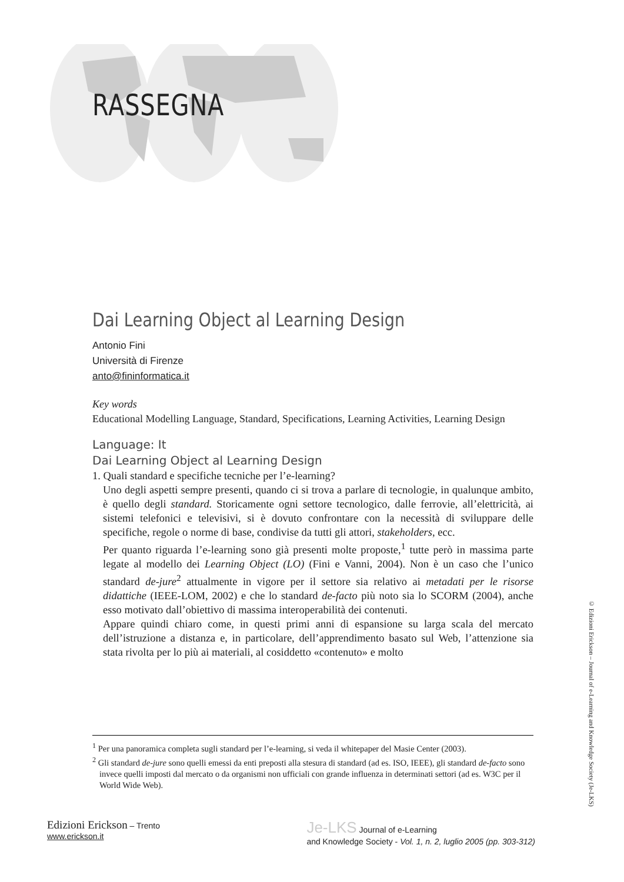RASSEGNA
Dai Learning Object al Learning Design
Antonio Fini
Università di Firenze
anto@fininformatica.it
Key words
Educational Modelling Language, Standard, Specifications, Learning Activities, Learning Design
Language: It
Dai Learning Object al Learning Design
1. Quali standard e specifiche tecniche per l’e-learning?
Uno degli aspetti sempre presenti, quando ci si trova a parlare di tecnologie, in qualunque ambito, è quello degli standard. Storicamente ogni settore tecnologico, dalle ferrovie, all’elettricità, ai sistemi telefonici e televisivi, si è dovuto confrontare con la necessità di sviluppare delle specifiche, regole o norme di base, condivise da tutti gli attori, stakeholders, ecc.
Per quanto riguarda l’e-learning sono già presenti molte proposte,<sup>1</sup> tutte però in massima parte legate al modello dei Learning Object (LO) (Fini e Vanni, 2004). Non è un caso che l’unico standard de-jure<sup>2</sup> attualmente in vigore per il settore sia relativo ai metadati per le risorse didattiche (IEEE-LOM, 2002) e che lo standard de-facto più noto sia lo SCORM (2004), anche esso motivato dall’obiettivo di massima interoperabilità dei contenuti.
Appare quindi chiaro come, in questi primi anni di espansione su larga scala del mercato dell’istruzione a distanza e, in particolare, dell’apprendimento basato sul Web, l’attenzione sia stata rivolta per lo più ai materiali, al cosiddetto «contenuto» e molto
<sup>1</sup> Per una panoramica completa sugli standard per l’e-learning, si veda il whitepaper del Masie Center (2003).
<sup>2</sup> Gli standard de-jure sono quelli emessi da enti preposti alla stesura di standard (ad es. ISO, IEEE), gli standard de-facto sono invece quelli imposti dal mercato o da organismi non ufficiali con grande influenza in determinati settori (ad es. W3C per il World Wide Web).
Edizioni Erickson – Trento
www.erickson.it
Je-LKS Journal of e-Learning
and Knowledge Society - Vol. 1, n. 2, luglio 2005 (pp. 303-312)
© Edizioni Erickson – Journal of e-Learning and Knowledge Society (Je-LKS)